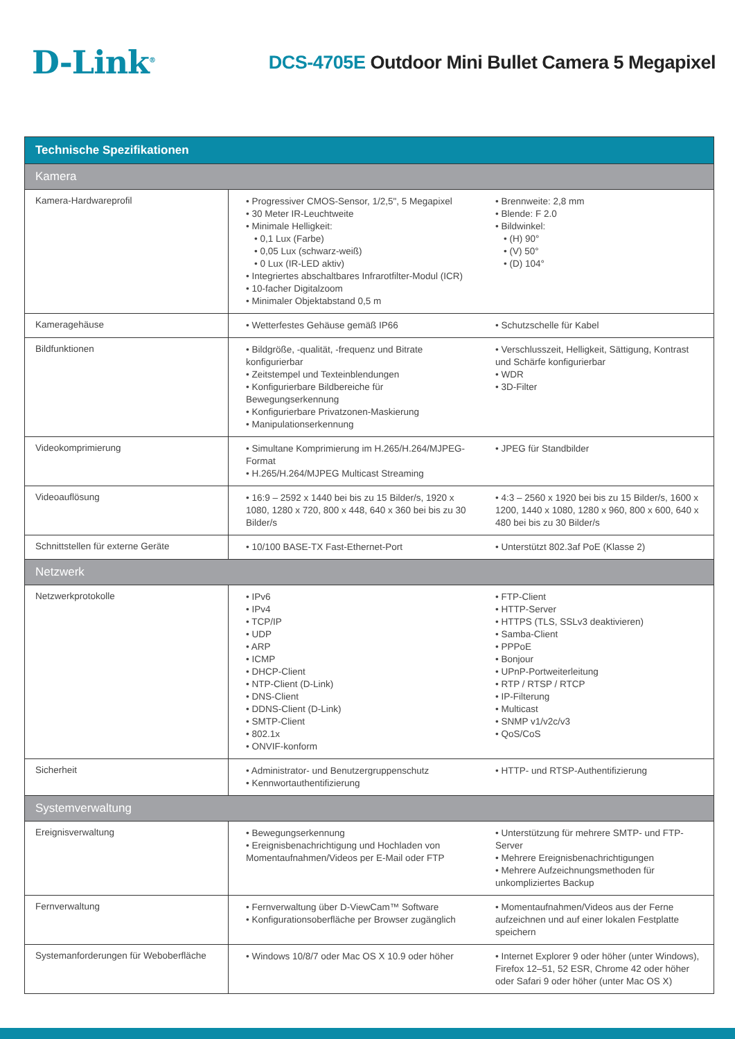D-Link<sup>®</sup>
DCS-4705E Outdoor Mini Bullet Camera 5 Megapixel
| Technische Spezifikationen | | |
| --- | --- | --- |
| Kamera | | |
| Kamera-Hardwareprofil | • Progressiver CMOS-Sensor, 1/2,5", 5 Megapixel • 30 Meter IR-Leuchtweite • Minimale Helligkeit: • 0,1 Lux (Farbe) • 0,05 Lux (schwarz-weiß) • 0 Lux (IR-LED aktiv) • Integriertes abschaltbares Infrarotfilter-Modul (ICR) • 10-facher Digitalzoom • Minimaler Objektabstand 0,5 m | • Brennweite: 2,8 mm • Blende: F 2.0 • Bildwinkel: • (H) 90° • (V) 50° • (D) 104° |
| Kameragehäuse | • Wetterfestes Gehäuse gemäß IP66 | • Schutzschelle für Kabel |
| Bildfunktionen | • Bildgröße, -qualität, -frequenz und Bitrate konfigurierbar • Zeitstempel und Texteinblendungen • Konfigurierbare Bildbereiche für Bewegungserkennung • Konfigurierbare Privatzonen-Maskierung • Manipulationserkennung | • Verschlusszeit, Helligkeit, Sättigung, Kontrast und Schärfe konfigurierbar • WDR • 3D-Filter |
| Videokomprimierung | • Simultane Komprimierung im H.265/H.264/MJPEG-Format • H.265/H.264/MJPEG Multicast Streaming | • JPEG für Standbilder |
| Videoauflösung | • 16:9 – 2592 x 1440 bei bis zu 15 Bilder/s, 1920 x 1080, 1280 x 720, 800 x 448, 640 x 360 bei bis zu 30 Bilder/s | • 4:3 – 2560 x 1920 bei bis zu 15 Bilder/s, 1600 x 1200, 1440 x 1080, 1280 x 960, 800 x 600, 640 x 480 bei bis zu 30 Bilder/s |
| Schnittstellen für externe Geräte | • 10/100 BASE-TX Fast-Ethernet-Port | • Unterstützt 802.3af PoE (Klasse 2) |
| Netzwerk | | |
| Netzwerkprotokolle | • IPv6 • IPv4 • TCP/IP • UDP • ARP • ICMP • DHCP-Client • NTP-Client (D-Link) • DNS-Client • DDNS-Client (D-Link) • SMTP-Client • 802.1x • ONVIF-konform | • FTP-Client • HTTP-Server • HTTPS (TLS, SSLv3 deaktivieren) • Samba-Client • PPPoE • Bonjour • UPnP-Portweiterleitung • RTP / RTSP / RTCP • IP-Filterung • Multicast • SNMP v1/v2c/v3 • QoS/CoS |
| Sicherheit | • Administrator- und Benutzergruppenschutz • Kennwortauthentifizierung | • HTTP- und RTSP-Authentifizierung |
| Systemverwaltung | | |
| Ereignisverwaltung | • Bewegungserkennung • Ereignisbenachrichtigung und Hochladen von Momentaufnahmen/Videos per E-Mail oder FTP | • Unterstützung für mehrere SMTP- und FTP-Server • Mehrere Ereignisbenachrichtigungen • Mehrere Aufzeichnungsmethoden für unkompliziertes Backup |
| Fernverwaltung | • Fernverwaltung über D-ViewCam™ Software • Konfigurationsoberfläche per Browser zugänglich | • Momentaufnahmen/Videos aus der Ferne aufzeichnen und auf einer lokalen Festplatte speichern |
| Systemanforderungen für Weboberfläche | • Windows 10/8/7 oder Mac OS X 10.9 oder höher | • Internet Explorer 9 oder höher (unter Windows), Firefox 12–51, 52 ESR, Chrome 42 oder höher oder Safari 9 oder höher (unter Mac OS X) |